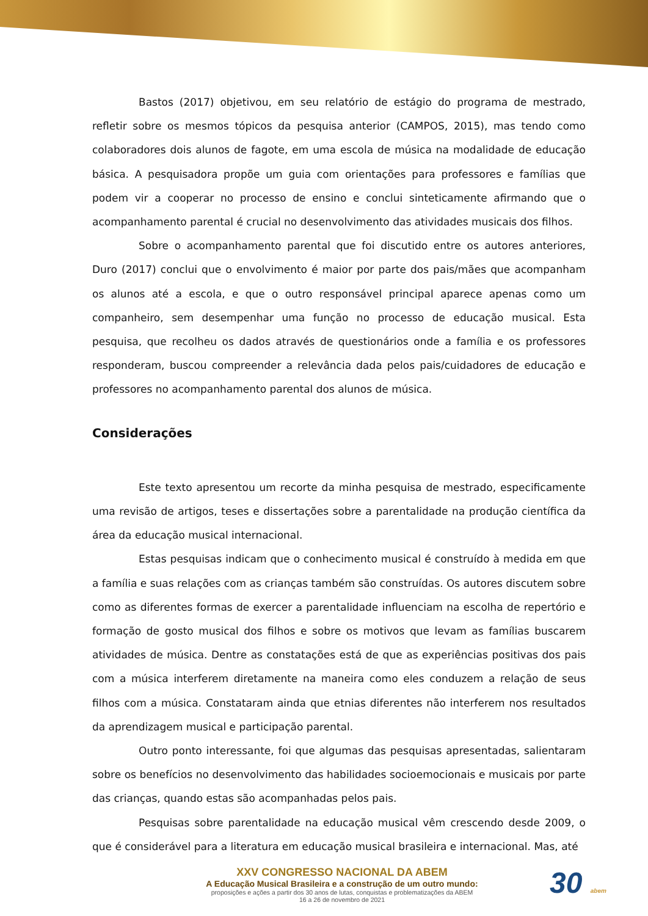Bastos (2017) objetivou, em seu relatório de estágio do programa de mestrado, refletir sobre os mesmos tópicos da pesquisa anterior (CAMPOS, 2015), mas tendo como colaboradores dois alunos de fagote, em uma escola de música na modalidade de educação básica. A pesquisadora propõe um guia com orientações para professores e famílias que podem vir a cooperar no processo de ensino e conclui sinteticamente afirmando que o acompanhamento parental é crucial no desenvolvimento das atividades musicais dos filhos.
Sobre o acompanhamento parental que foi discutido entre os autores anteriores, Duro (2017) conclui que o envolvimento é maior por parte dos pais/mães que acompanham os alunos até a escola, e que o outro responsável principal aparece apenas como um companheiro, sem desempenhar uma função no processo de educação musical. Esta pesquisa, que recolheu os dados através de questionários onde a família e os professores responderam, buscou compreender a relevância dada pelos pais/cuidadores de educação e professores no acompanhamento parental dos alunos de música.
Considerações
Este texto apresentou um recorte da minha pesquisa de mestrado, especificamente uma revisão de artigos, teses e dissertações sobre a parentalidade na produção científica da área da educação musical internacional.
Estas pesquisas indicam que o conhecimento musical é construído à medida em que a família e suas relações com as crianças também são construídas. Os autores discutem sobre como as diferentes formas de exercer a parentalidade influenciam na escolha de repertório e formação de gosto musical dos filhos e sobre os motivos que levam as famílias buscarem atividades de música. Dentre as constatações está de que as experiências positivas dos pais com a música interferem diretamente na maneira como eles conduzem a relação de seus filhos com a música. Constataram ainda que etnias diferentes não interferem nos resultados da aprendizagem musical e participação parental.
Outro ponto interessante, foi que algumas das pesquisas apresentadas, salientaram sobre os benefícios no desenvolvimento das habilidades socioemocionais e musicais por parte das crianças, quando estas são acompanhadas pelos pais.
Pesquisas sobre parentalidade na educação musical vêm crescendo desde 2009, o que é considerável para a literatura em educação musical brasileira e internacional. Mas, até
XXV CONGRESSO NACIONAL DA ABEM
A Educação Musical Brasileira e a construção de um outro mundo:
proposições e ações a partir dos 30 anos de lutas, conquistas e problematizações da ABEM
16 a 26 de novembro de 2021
30 abem